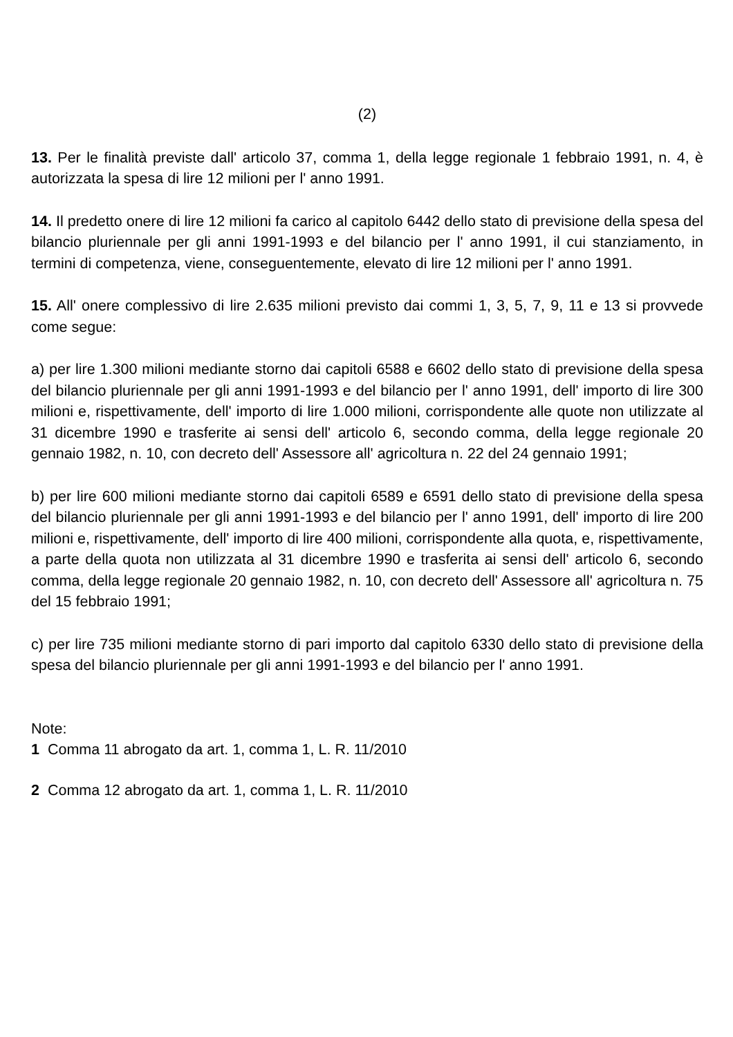(2)
13. Per le finalità previste dall' articolo 37, comma 1, della legge regionale 1 febbraio 1991, n. 4, è autorizzata la spesa di lire 12 milioni per l' anno 1991.
14. Il predetto onere di lire 12 milioni fa carico al capitolo 6442 dello stato di previsione della spesa del bilancio pluriennale per gli anni 1991-1993 e del bilancio per l' anno 1991, il cui stanziamento, in termini di competenza, viene, conseguentemente, elevato di lire 12 milioni per l' anno 1991.
15. All' onere complessivo di lire 2.635 milioni previsto dai commi 1, 3, 5, 7, 9, 11 e 13 si provvede come segue:
a) per lire 1.300 milioni mediante storno dai capitoli 6588 e 6602 dello stato di previsione della spesa del bilancio pluriennale per gli anni 1991-1993 e del bilancio per l' anno 1991, dell' importo di lire 300 milioni e, rispettivamente, dell' importo di lire 1.000 milioni, corrispondente alle quote non utilizzate al 31 dicembre 1990 e trasferite ai sensi dell' articolo 6, secondo comma, della legge regionale 20 gennaio 1982, n. 10, con decreto dell' Assessore all' agricoltura n. 22 del 24 gennaio 1991;
b) per lire 600 milioni mediante storno dai capitoli 6589 e 6591 dello stato di previsione della spesa del bilancio pluriennale per gli anni 1991-1993 e del bilancio per l' anno 1991, dell' importo di lire 200 milioni e, rispettivamente, dell' importo di lire 400 milioni, corrispondente alla quota, e, rispettivamente, a parte della quota non utilizzata al 31 dicembre 1990 e trasferita ai sensi dell' articolo 6, secondo comma, della legge regionale 20 gennaio 1982, n. 10, con decreto dell' Assessore all' agricoltura n. 75 del 15 febbraio 1991;
c) per lire 735 milioni mediante storno di pari importo dal capitolo 6330 dello stato di previsione della spesa del bilancio pluriennale per gli anni 1991-1993 e del bilancio per l' anno 1991.
Note:
1 Comma 11 abrogato da art. 1, comma 1, L. R. 11/2010
2 Comma 12 abrogato da art. 1, comma 1, L. R. 11/2010